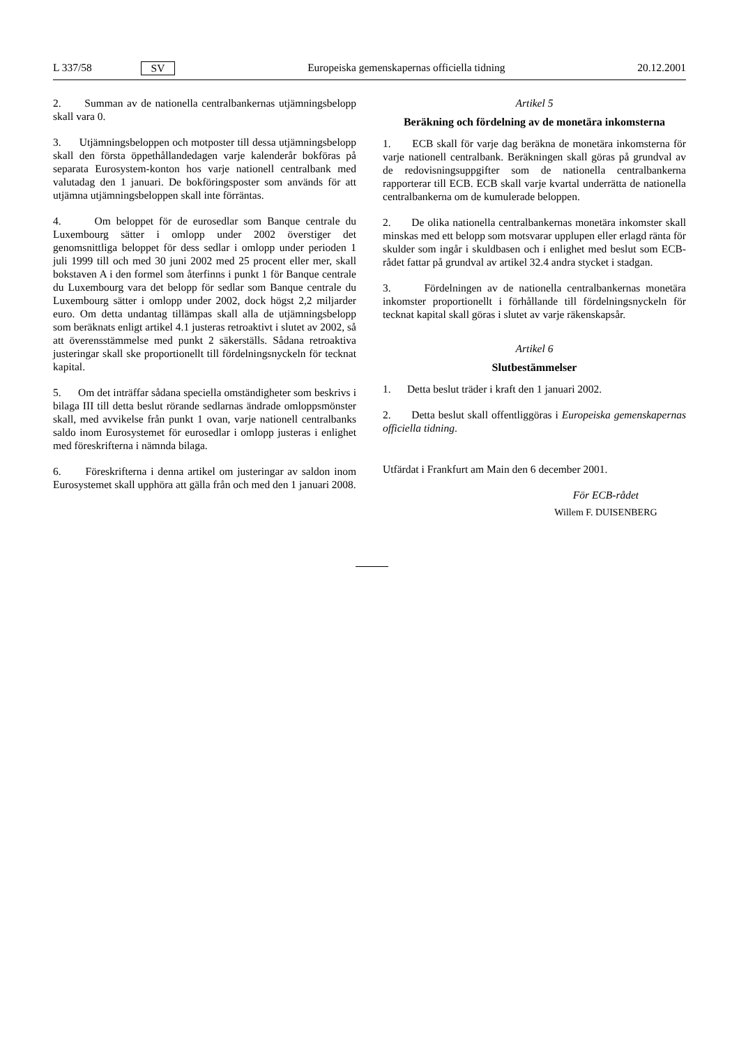L 337/58 SV Europeiska gemenskapernas officiella tidning 20.12.2001
2. Summan av de nationella centralbankernas utjämningsbelopp skall vara 0.
3. Utjämningsbeloppen och motposter till dessa utjämningsbelopp skall den första öppethållandedagen varje kalenderår bokföras på separata Eurosystem-konton hos varje nationell centralbank med valutadag den 1 januari. De bokföringsposter som används för att utjämna utjämningsbeloppen skall inte förräntas.
4. Om beloppet för de eurosedlar som Banque centrale du Luxembourg sätter i omlopp under 2002 överstiger det genomsnittliga beloppet för dess sedlar i omlopp under perioden 1 juli 1999 till och med 30 juni 2002 med 25 procent eller mer, skall bokstaven A i den formel som återfinns i punkt 1 för Banque centrale du Luxembourg vara det belopp för sedlar som Banque centrale du Luxembourg sätter i omlopp under 2002, dock högst 2,2 miljarder euro. Om detta undantag tillämpas skall alla de utjämningsbelopp som beräknats enligt artikel 4.1 justeras retroaktivt i slutet av 2002, så att överensstämmelse med punkt 2 säkerställs. Sådana retroaktiva justeringar skall ske proportionellt till fördelningsnyckeln för tecknat kapital.
5. Om det inträffar sådana speciella omständigheter som beskrivs i bilaga III till detta beslut rörande sedlarnas ändrade omloppsmönster skall, med avvikelse från punkt 1 ovan, varje nationell centralbanks saldo inom Eurosystemet för eurosedlar i omlopp justeras i enlighet med föreskrifterna i nämnda bilaga.
6. Föreskrifterna i denna artikel om justeringar av saldon inom Eurosystemet skall upphöra att gälla från och med den 1 januari 2008.
Artikel 5
Beräkning och fördelning av de monetära inkomsterna
1. ECB skall för varje dag beräkna de monetära inkomsterna för varje nationell centralbank. Beräkningen skall göras på grundval av de redovisningsuppgifter som de nationella centralbankerna rapporterar till ECB. ECB skall varje kvartal underrätta de nationella centralbankerna om de kumulerade beloppen.
2. De olika nationella centralbankernas monetära inkomster skall minskas med ett belopp som motsvarar upplupen eller erlagd ränta för skulder som ingår i skuldbasen och i enlighet med beslut som ECB-rådet fattar på grundval av artikel 32.4 andra stycket i stadgan.
3. Fördelningen av de nationella centralbankernas monetära inkomster proportionellt i förhållande till fördelningsnyckeln för tecknat kapital skall göras i slutet av varje räkenskapsår.
Artikel 6
Slutbestämmelser
1. Detta beslut träder i kraft den 1 januari 2002.
2. Detta beslut skall offentliggöras i Europeiska gemenskapernas officiella tidning.
Utfärdat i Frankfurt am Main den 6 december 2001.
För ECB-rådet
Willem F. DUISENBERG